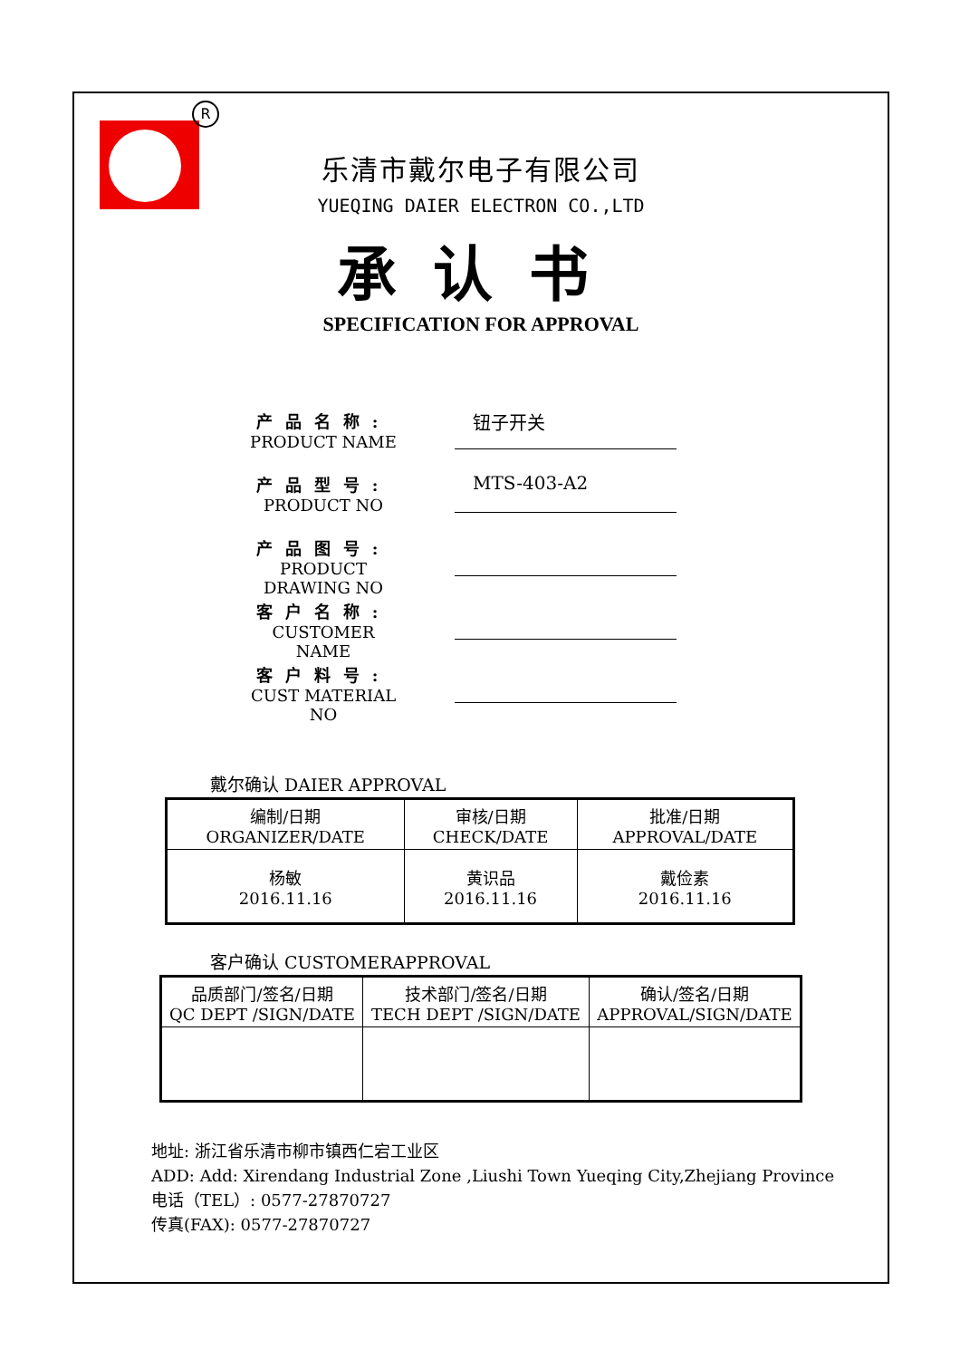R
乐清市戴尔电子有限公司
YUEQING DAIER ELECTRON CO.,LTD
承认书
SPECIFICATION FOR APPROVAL
产品名称:
PRODUCT NAME
钮子开关
产品型号:
PRODUCT NO
MTS-403-A2
产品图号:
PRODUCT DRAWING NO
客户名称:
CUSTOMER NAME
客户料号:
CUST MATERIAL NO
戴尔确认 DAIER APPROVAL
| 编制/日期 ORGANIZER/DATE | 审核/日期 CHECK/DATE | 批准/日期 APPROVAL/DATE |
| 杨敏 2016.11.16 | 黄识品 2016.11.16 | 戴俭素 2016.11.16 |
客户确认 CUSTOMERAPPROVAL
| 品质部门/签名/日期 QC DEPT /SIGN/DATE | 技术部门/签名/日期 TECH DEPT /SIGN/DATE | 确认/签名/日期 APPROVAL/SIGN/DATE |
地址: 浙江省乐清市柳市镇西仁宕工业区
ADD: Add: Xirendang Industrial Zone ,Liushi Town Yueqing City,Zhejiang Province
电话（TEL）: 0577-27870727
传真(FAX): 0577-27870727